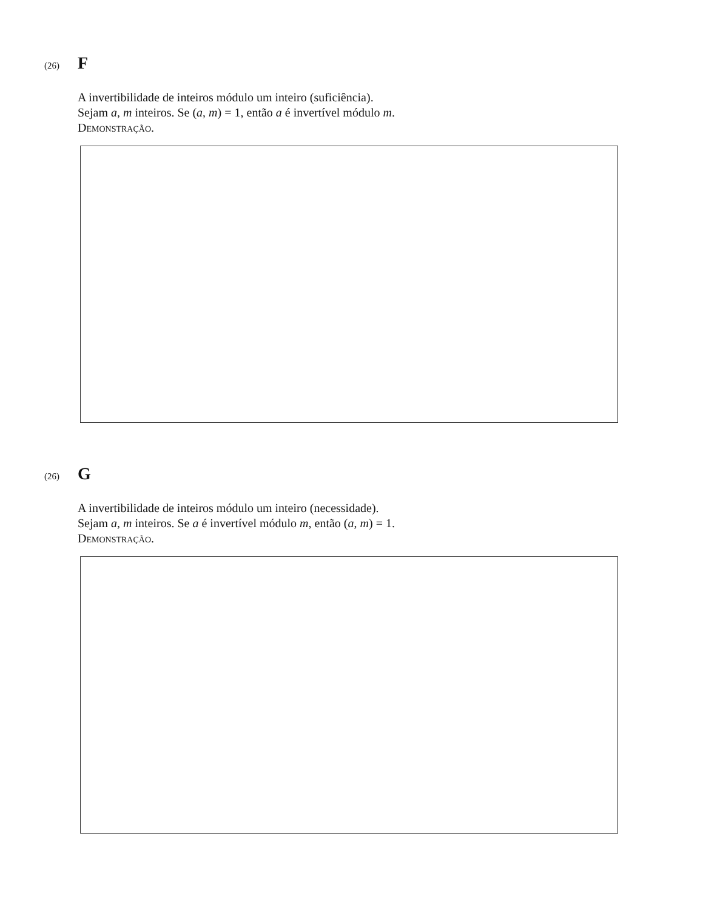(26) F
A invertibilidade de inteiros módulo um inteiro (suficiência).
Sejam a, m inteiros. Se (a, m) = 1, então a é invertível módulo m.
Demonstração.
(26) G
A invertibilidade de inteiros módulo um inteiro (necessidade).
Sejam a, m inteiros. Se a é invertível módulo m, então (a, m) = 1.
Demonstração.